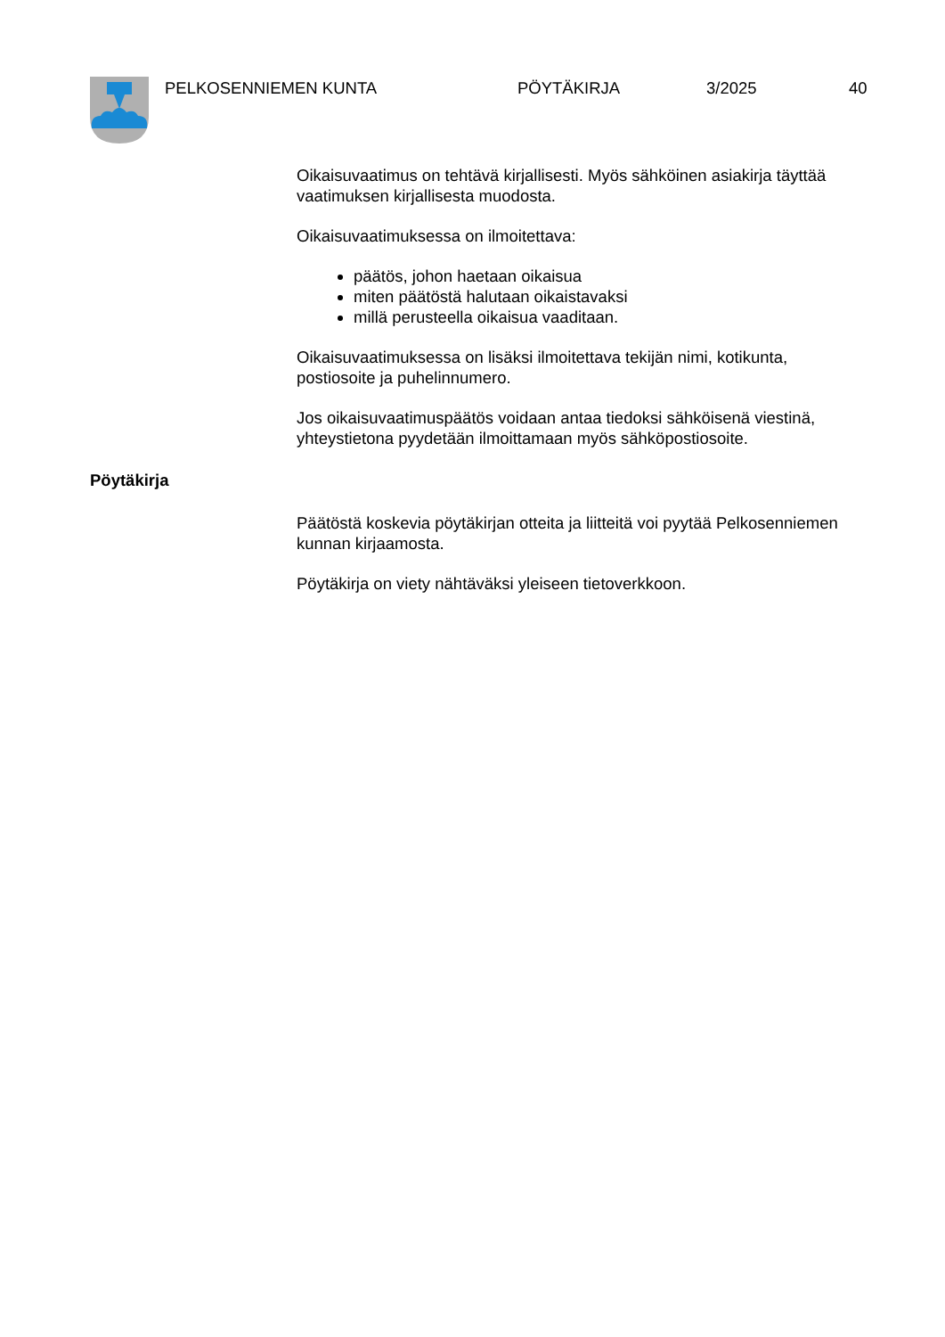PELKOSENNIEMEN KUNTA PÖYTÄKIRJA 3/2025 40
Oikaisuvaatimus on tehtävä kirjallisesti. Myös sähköinen asiakirja täyttää vaatimuksen kirjallisesta muodosta.
Oikaisuvaatimuksessa on ilmoitettava:
päätös, johon haetaan oikaisua
miten päätöstä halutaan oikaistavaksi
millä perusteella oikaisua vaaditaan.
Oikaisuvaatimuksessa on lisäksi ilmoitettava tekijän nimi, kotikunta, postiosoite ja puhelinnumero.
Jos oikaisuvaatimuspäätös voidaan antaa tiedoksi sähköisenä viestinä, yhteystietona pyydetään ilmoittamaan myös sähköpostiosoite.
Pöytäkirja
Päätöstä koskevia pöytäkirjan otteita ja liitteitä voi pyytää Pelkosenniemen kunnan kirjaamosta.
Pöytäkirja on viety nähtäväksi yleiseen tietoverkkoon.